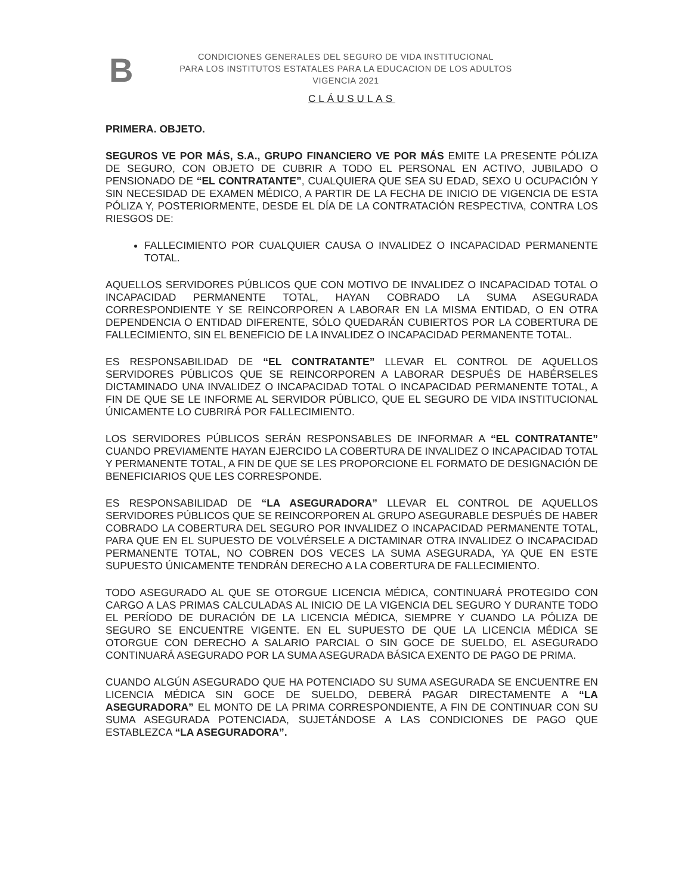B
CONDICIONES GENERALES DEL SEGURO DE VIDA INSTITUCIONAL
PARA LOS INSTITUTOS ESTATALES PARA LA EDUCACION DE LOS ADULTOS
VIGENCIA 2021
CLÁUSULAS
PRIMERA. OBJETO.
SEGUROS VE POR MÁS, S.A., GRUPO FINANCIERO VE POR MÁS EMITE LA PRESENTE PÓLIZA DE SEGURO, CON OBJETO DE CUBRIR A TODO EL PERSONAL EN ACTIVO, JUBILADO O PENSIONADO DE “EL CONTRATANTE”, CUALQUIERA QUE SEA SU EDAD, SEXO U OCUPACIÓN Y SIN NECESIDAD DE EXAMEN MÉDICO, A PARTIR DE LA FECHA DE INICIO DE VIGENCIA DE ESTA PÓLIZA Y, POSTERIORMENTE, DESDE EL DÍA DE LA CONTRATACIÓN RESPECTIVA, CONTRA LOS RIESGOS DE:
FALLECIMIENTO POR CUALQUIER CAUSA O INVALIDEZ O INCAPACIDAD PERMANENTE TOTAL.
AQUELLOS SERVIDORES PÚBLICOS QUE CON MOTIVO DE INVALIDEZ O INCAPACIDAD TOTAL O INCAPACIDAD PERMANENTE TOTAL, HAYAN COBRADO LA SUMA ASEGURADA CORRESPONDIENTE Y SE REINCORPOREN A LABORAR EN LA MISMA ENTIDAD, O EN OTRA DEPENDENCIA O ENTIDAD DIFERENTE, SÓLO QUEDARÁN CUBIERTOS POR LA COBERTURA DE FALLECIMIENTO, SIN EL BENEFICIO DE LA INVALIDEZ O INCAPACIDAD PERMANENTE TOTAL.
ES RESPONSABILIDAD DE “EL CONTRATANTE” LLEVAR EL CONTROL DE AQUELLOS SERVIDORES PÚBLICOS QUE SE REINCORPOREN A LABORAR DESPUÉS DE HABÉRSELES DICTAMINADO UNA INVALIDEZ O INCAPACIDAD TOTAL O INCAPACIDAD PERMANENTE TOTAL, A FIN DE QUE SE LE INFORME AL SERVIDOR PÚBLICO, QUE EL SEGURO DE VIDA INSTITUCIONAL ÚNICAMENTE LO CUBRIRÁ POR FALLECIMIENTO.
LOS SERVIDORES PÚBLICOS SERÁN RESPONSABLES DE INFORMAR A “EL CONTRATANTE” CUANDO PREVIAMENTE HAYAN EJERCIDO LA COBERTURA DE INVALIDEZ O INCAPACIDAD TOTAL Y PERMANENTE TOTAL, A FIN DE QUE SE LES PROPORCIONE EL FORMATO DE DESIGNACIÓN DE BENEFICIARIOS QUE LES CORRESPONDE.
ES RESPONSABILIDAD DE “LA ASEGURADORA” LLEVAR EL CONTROL DE AQUELLOS SERVIDORES PÚBLICOS QUE SE REINCORPOREN AL GRUPO ASEGURABLE DESPUÉS DE HABER COBRADO LA COBERTURA DEL SEGURO POR INVALIDEZ O INCAPACIDAD PERMANENTE TOTAL, PARA QUE EN EL SUPUESTO DE VOLVÉRSELE A DICTAMINAR OTRA INVALIDEZ O INCAPACIDAD PERMANENTE TOTAL, NO COBREN DOS VECES LA SUMA ASEGURADA, YA QUE EN ESTE SUPUESTO ÚNICAMENTE TENDRÁN DERECHO A LA COBERTURA DE FALLECIMIENTO.
TODO ASEGURADO AL QUE SE OTORGUE LICENCIA MÉDICA, CONTINUARÁ PROTEGIDO CON CARGO A LAS PRIMAS CALCULADAS AL INICIO DE LA VIGENCIA DEL SEGURO Y DURANTE TODO EL PERÍODO DE DURACIÓN DE LA LICENCIA MÉDICA, SIEMPRE Y CUANDO LA PÓLIZA DE SEGURO SE ENCUENTRE VIGENTE. EN EL SUPUESTO DE QUE LA LICENCIA MÉDICA SE OTORGUE CON DERECHO A SALARIO PARCIAL O SIN GOCE DE SUELDO, EL ASEGURADO CONTINUARÁ ASEGURADO POR LA SUMA ASEGURADA BÁSICA EXENTO DE PAGO DE PRIMA.
CUANDO ALGÚN ASEGURADO QUE HA POTENCIADO SU SUMA ASEGURADA SE ENCUENTRE EN LICENCIA MÉDICA SIN GOCE DE SUELDO, DEBERÁ PAGAR DIRECTAMENTE A “LA ASEGURADORA” EL MONTO DE LA PRIMA CORRESPONDIENTE, A FIN DE CONTINUAR CON SU SUMA ASEGURADA POTENCIADA, SUJETÁNDOSE A LAS CONDICIONES DE PAGO QUE ESTABLEZCA “LA ASEGURADORA”.